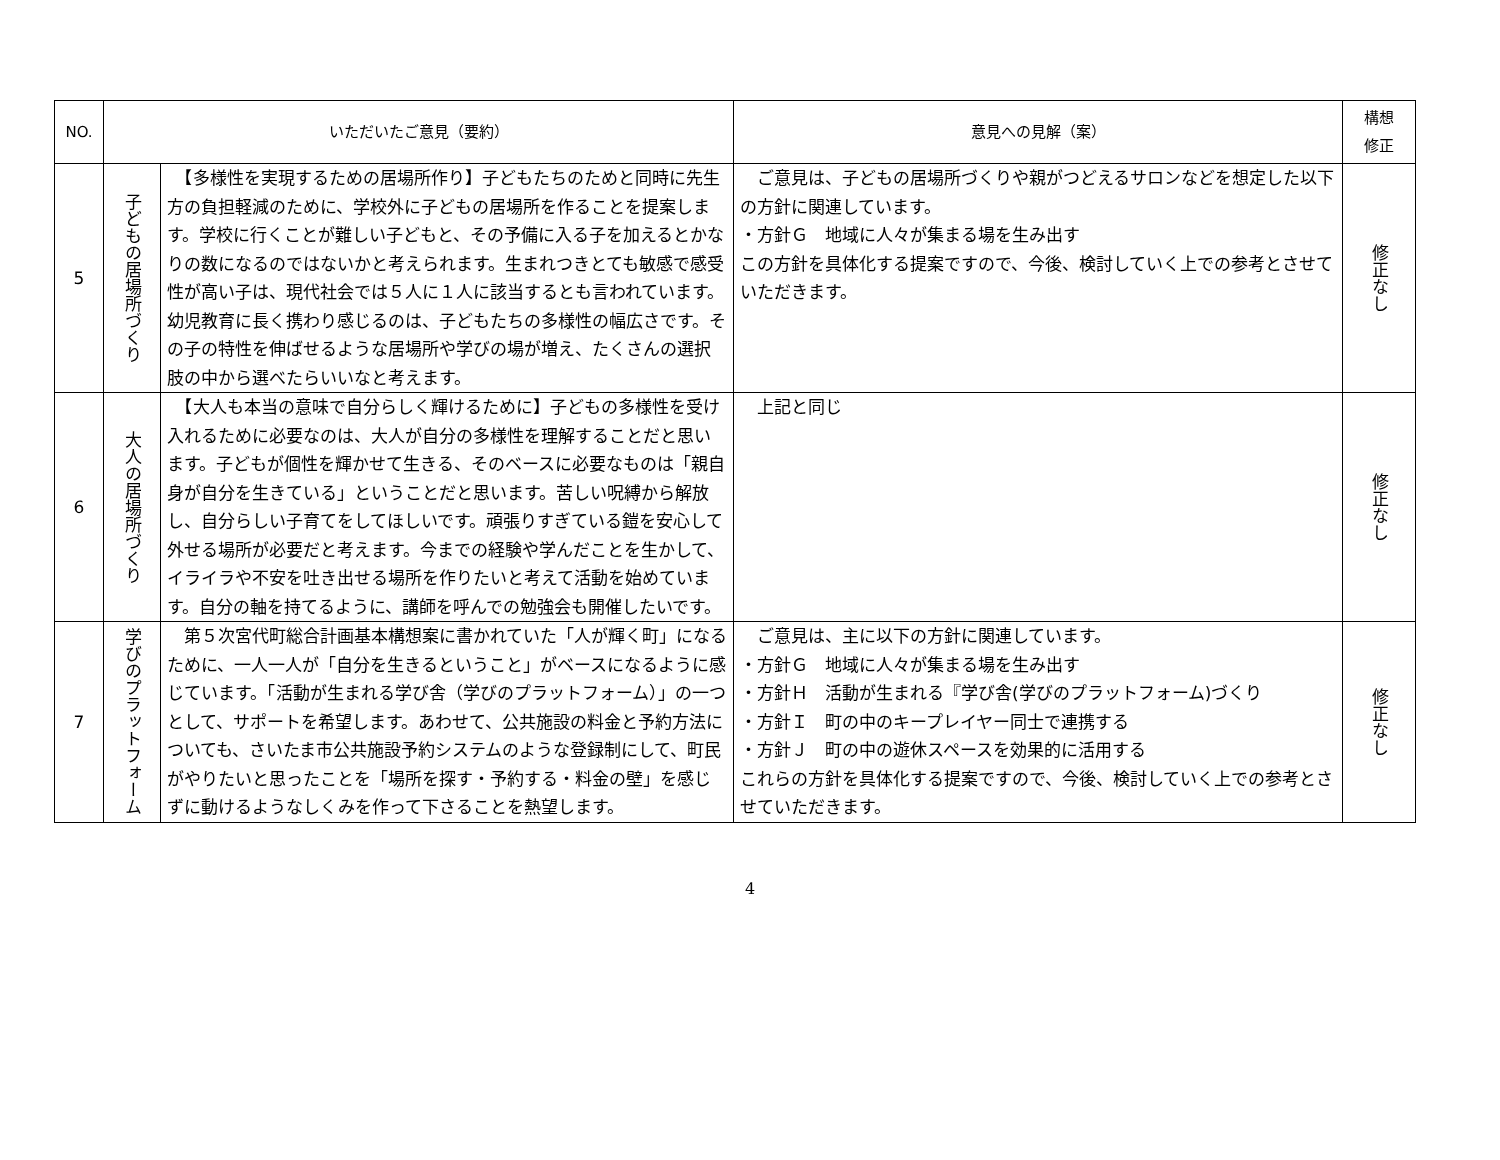| NO. | いただいたご意見（要約） | | 意見への見解（案） | 構想 修正 |
| --- | --- | --- | --- | --- |
| 5 | 子どもの居場所づくり | 【多様性を実現するための居場所作り】子どもたちのためと同時に先生方の負担軽減のために、学校外に子どもの居場所を作ることを提案します。学校に行くことが難しい子どもと、その予備に入る子を加えるとかなりの数になるのではないかと考えられます。生まれつきとても敏感で感受性が高い子は、現代社会では５人に１人に該当するとも言われています。幼児教育に長く携わり感じるのは、子どもたちの多様性の幅広さです。その子の特性を伸ばせるような居場所や学びの場が増え、たくさんの選択肢の中から選べたらいいなと考えます。 | ご意見は、子どもの居場所づくりや親がつどえるサロンなどを想定した以下の方針に関連しています。 ・方針Ｇ 地域に人々が集まる場を生み出す この方針を具体化する提案ですので、今後、検討していく上での参考とさせていただきます。 | 修正なし |
| 6 | 大人の居場所づくり | 【大人も本当の意味で自分らしく輝けるために】子どもの多様性を受け入れるために必要なのは、大人が自分の多様性を理解することだと思います。子どもが個性を輝かせて生きる、そのベースに必要なものは「親自身が自分を生きている」ということだと思います。苦しい呪縛から解放し、自分らしい子育てをしてほしいです。頑張りすぎている鎧を安心して外せる場所が必要だと考えます。今までの経験や学んだことを生かして、イライラや不安を吐き出せる場所を作りたいと考えて活動を始めています。自分の軸を持てるように、講師を呼んでの勉強会も開催したいです。 | 上記と同じ | 修正なし |
| 7 | 学びのプラットフォーム | 第５次宮代町総合計画基本構想案に書かれていた「人が輝く町」になるために、一人一人が「自分を生きるということ」がベースになるように感じています。「活動が生まれる学び舎（学びのプラットフォーム）」の一つとして、サポートを希望します。あわせて、公共施設の料金と予約方法についても、さいたま市公共施設予約システムのような登録制にして、町民がやりたいと思ったことを「場所を探す・予約する・料金の壁」を感じずに動けるようなしくみを作って下さることを熱望します。 | ご意見は、主に以下の方針に関連しています。 ・方針Ｇ 地域に人々が集まる場を生み出す ・方針Ｈ 活動が生まれる『学び舎(学びのプラットフォーム)づくり ・方針Ｉ 町の中のキープレイヤー同士で連携する ・方針Ｊ 町の中の遊休スペースを効果的に活用する これらの方針を具体化する提案ですので、今後、検討していく上での参考とさせていただきます。 | 修正なし |
4